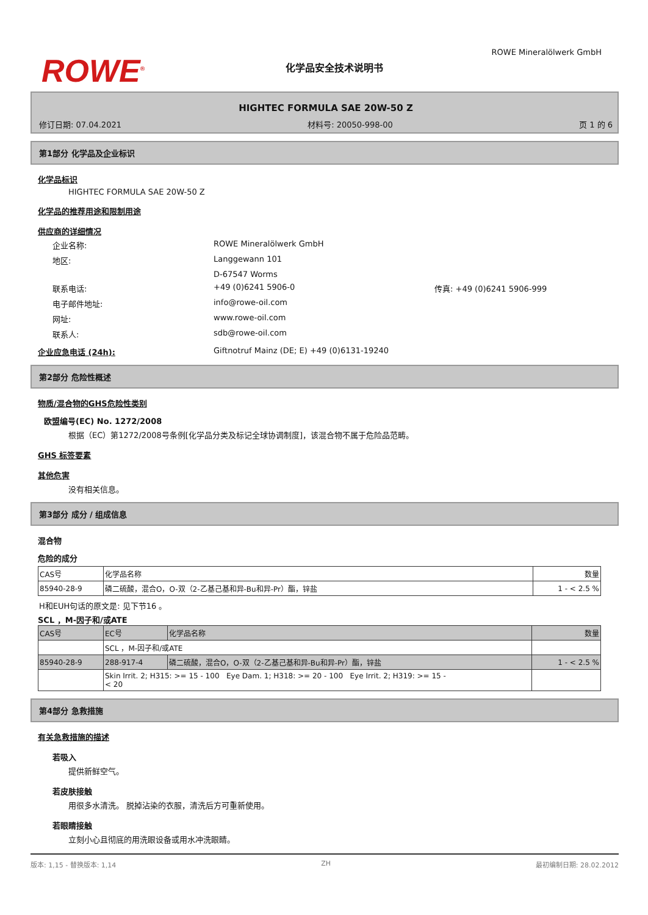ROWE Mineralölwerk GmbH
ROWE<sup>®</sup>
化学品安全技术说明书
HIGHTEC FORMULA SAE 20W-50 Z
修订日期: 07.04.2021 材料号: 20050-998-00 页 1 的 6
第1部分 化学品及企业标识
化学品标识
HIGHTEC FORMULA SAE 20W-50 Z
化学品的推荐用途和限制用途
供应商的详细情况
企业名称: ROWE Mineralölwerk GmbH 地区: Langgewann 101 D-67547 Worms 联系电话: +49 (0)6241 5906-0 传真: +49 (0)6241 5906-999 电子邮件地址: info@rowe-oil.com 网址: www.rowe-oil.com 联系人: sdb@rowe-oil.com
企业应急电话 (24h): Giftnotruf Mainz (DE; E) +49 (0)6131-19240
第2部分 危险性概述
物质/混合物的GHS危险性类别
欧盟编号(EC) No. 1272/2008
根据（EC）第1272/2008号条例[化学品分类及标记全球协调制度]，该混合物不属于危险品范畴。
GHS 标签要素
其他危害
没有相关信息。
第3部分 成分 / 组成信息
混合物
危险的成分
| CAS号 | 化学品名称 | 数量 |
| 85940-28-9 | 磷二硫酸，混合O，O-双（2-乙基己基和异-Bu和异-Pr）酯，锌盐 | 1 - < 2.5 % |
H和EUH句话的原文是: 见下节16 。
SCL ，M-因子和/或ATE
| CAS号 | EC号 | 化学品名称 | 数量 |
| --- | --- | --- | --- |
| | SCL ，M-因子和/或ATE | | |
| 85940-28-9 | 288-917-4 | 磷二硫酸，混合O，O-双（2-乙基己基和异-Bu和异-Pr）酯，锌盐 | 1 - < 2.5 % |
| | Skin Irrit. 2; H315: >= 15 - 100 Eye Dam. 1; H318: >= 20 - 100 Eye Irrit. 2; H319: >= 15 - < 20 | | |
第4部分 急救措施
有关急救措施的描述
若吸入
提供新鲜空气。
若皮肤接触
用很多水清洗。 脱掉沾染的衣服，清洗后方可重新使用。
若眼睛接触
立刻小心且彻底的用洗眼设备或用水冲洗眼睛。
版本: 1,15 - 替换版本: 1,14 ZH 最初编制日期: 28.02.2012